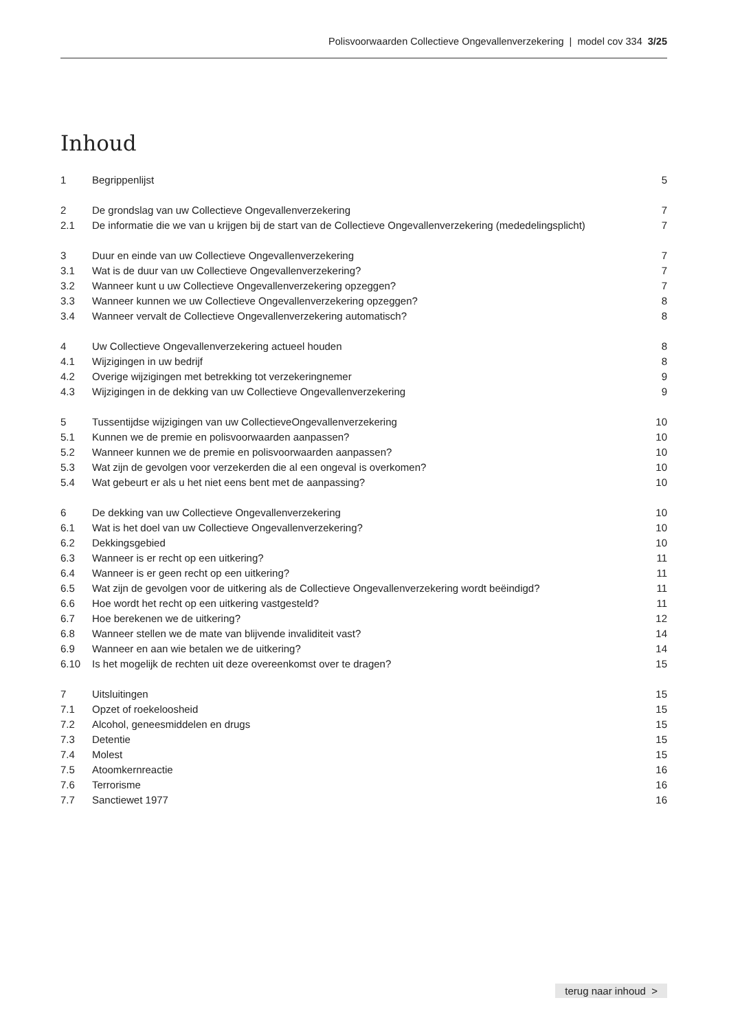Polisvoorwaarden Collectieve Ongevallenverzekering | model cov 334 3/25
Inhoud
| 1 | Begrippenlijst | 5 |
| 2 | De grondslag van uw Collectieve Ongevallenverzekering | 7 |
| 2.1 | De informatie die we van u krijgen bij de start van de Collectieve Ongevallenverzekering (mededelingsplicht) | 7 |
| 3 | Duur en einde van uw Collectieve Ongevallenverzekering | 7 |
| 3.1 | Wat is de duur van uw Collectieve Ongevallenverzekering? | 7 |
| 3.2 | Wanneer kunt u uw Collectieve Ongevallenverzekering opzeggen? | 7 |
| 3.3 | Wanneer kunnen we uw Collectieve Ongevallenverzekering opzeggen? | 8 |
| 3.4 | Wanneer vervalt de Collectieve Ongevallenverzekering automatisch? | 8 |
| 4 | Uw Collectieve Ongevallenverzekering actueel houden | 8 |
| 4.1 | Wijzigingen in uw bedrijf | 8 |
| 4.2 | Overige wijzigingen met betrekking tot verzekeringnemer | 9 |
| 4.3 | Wijzigingen in de dekking van uw Collectieve Ongevallenverzekering | 9 |
| 5 | Tussentijdse wijzigingen van uw CollectieveOngevallenverzekering | 10 |
| 5.1 | Kunnen we de premie en polisvoorwaarden aanpassen? | 10 |
| 5.2 | Wanneer kunnen we de premie en polisvoorwaarden aanpassen? | 10 |
| 5.3 | Wat zijn de gevolgen voor verzekerden die al een ongeval is overkomen? | 10 |
| 5.4 | Wat gebeurt er als u het niet eens bent met de aanpassing? | 10 |
| 6 | De dekking van uw Collectieve Ongevallenverzekering | 10 |
| 6.1 | Wat is het doel van uw Collectieve Ongevallenverzekering? | 10 |
| 6.2 | Dekkingsgebied | 10 |
| 6.3 | Wanneer is er recht op een uitkering? | 11 |
| 6.4 | Wanneer is er geen recht op een uitkering? | 11 |
| 6.5 | Wat zijn de gevolgen voor de uitkering als de Collectieve Ongevallenverzekering wordt beëindigd? | 11 |
| 6.6 | Hoe wordt het recht op een uitkering vastgesteld? | 11 |
| 6.7 | Hoe berekenen we de uitkering? | 12 |
| 6.8 | Wanneer stellen we de mate van blijvende invaliditeit vast? | 14 |
| 6.9 | Wanneer en aan wie betalen we de uitkering? | 14 |
| 6.10 | Is het mogelijk de rechten uit deze overeenkomst over te dragen? | 15 |
| 7 | Uitsluitingen | 15 |
| 7.1 | Opzet of roekeloosheid | 15 |
| 7.2 | Alcohol, geneesmiddelen en drugs | 15 |
| 7.3 | Detentie | 15 |
| 7.4 | Molest | 15 |
| 7.5 | Atoomkernreactie | 16 |
| 7.6 | Terrorisme | 16 |
| 7.7 | Sanctiewet 1977 | 16 |
terug naar inhoud >